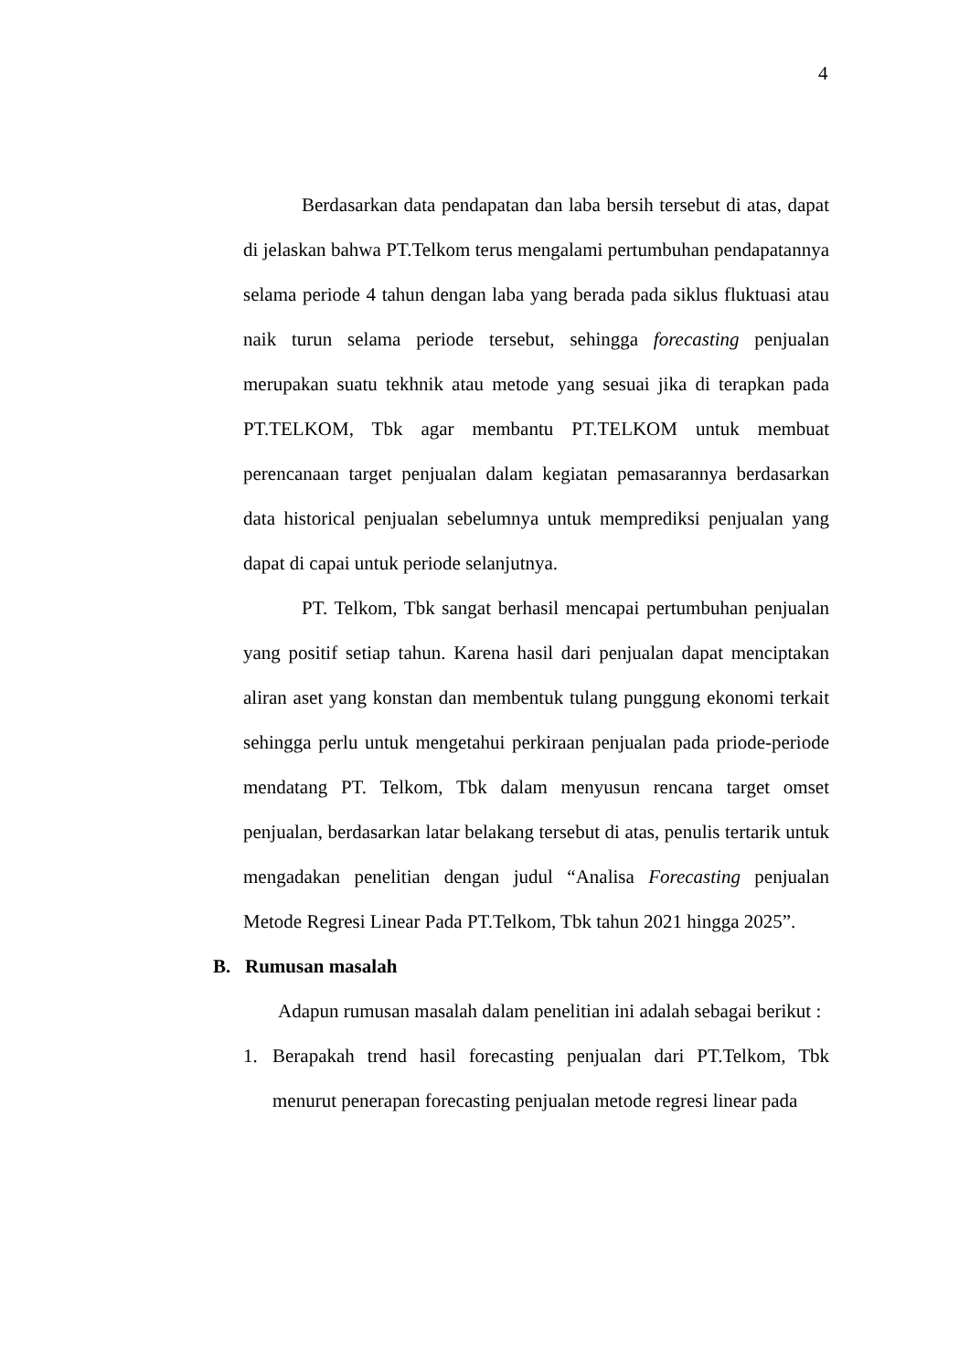4
Berdasarkan data pendapatan dan laba bersih tersebut di atas, dapat di jelaskan bahwa PT.Telkom terus mengalami pertumbuhan pendapatannya selama periode 4 tahun dengan laba yang berada pada siklus fluktuasi atau naik turun selama periode tersebut, sehingga forecasting penjualan merupakan suatu tekhnik atau metode yang sesuai jika di terapkan pada PT.TELKOM, Tbk agar membantu PT.TELKOM untuk membuat perencanaan target penjualan dalam kegiatan pemasarannya berdasarkan data historical penjualan sebelumnya untuk memprediksi penjualan yang dapat di capai untuk periode selanjutnya.
PT. Telkom, Tbk sangat berhasil mencapai pertumbuhan penjualan yang positif setiap tahun. Karena hasil dari penjualan dapat menciptakan aliran aset yang konstan dan membentuk tulang punggung ekonomi terkait sehingga perlu untuk mengetahui perkiraan penjualan pada priode-periode mendatang PT. Telkom, Tbk dalam menyusun rencana target omset penjualan, berdasarkan latar belakang tersebut di atas, penulis tertarik untuk mengadakan penelitian dengan judul “Analisa Forecasting penjualan Metode Regresi Linear Pada PT.Telkom, Tbk tahun 2021 hingga 2025”.
B. Rumusan masalah
Adapun rumusan masalah dalam penelitian ini adalah sebagai berikut :
1. Berapakah trend hasil forecasting penjualan dari PT.Telkom, Tbk menurut penerapan forecasting penjualan metode regresi linear pada